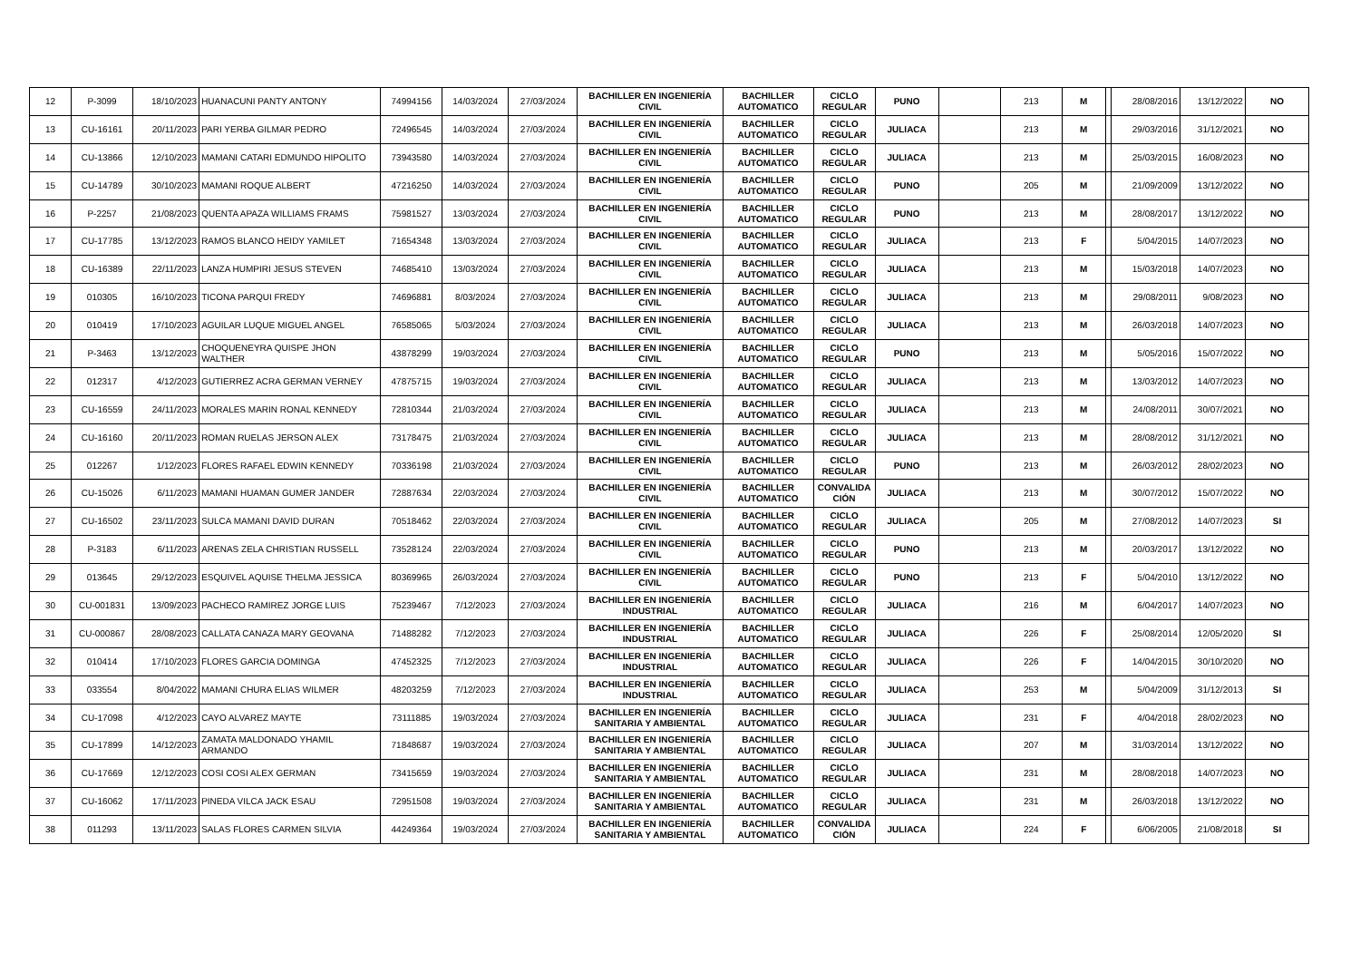| 12 | P-3099 | 18/10/2023 | HUANACUNI PANTY ANTONY | 74994156 | 14/03/2024 | 27/03/2024 | BACHILLER EN INGENIERÍA CIVIL | BACHILLER AUTOMATICO | CICLO REGULAR | PUNO | | 213 | M | | 28/08/2016 | 13/12/2022 | NO |
| 13 | CU-16161 | 20/11/2023 | PARI YERBA GILMAR PEDRO | 72496545 | 14/03/2024 | 27/03/2024 | BACHILLER EN INGENIERÍA CIVIL | BACHILLER AUTOMATICO | CICLO REGULAR | JULIACA | | 213 | M | | 29/03/2016 | 31/12/2021 | NO |
| 14 | CU-13866 | 12/10/2023 | MAMANI CATARI EDMUNDO HIPOLITO | 73943580 | 14/03/2024 | 27/03/2024 | BACHILLER EN INGENIERÍA CIVIL | BACHILLER AUTOMATICO | CICLO REGULAR | JULIACA | | 213 | M | | 25/03/2015 | 16/08/2023 | NO |
| 15 | CU-14789 | 30/10/2023 | MAMANI ROQUE ALBERT | 47216250 | 14/03/2024 | 27/03/2024 | BACHILLER EN INGENIERÍA CIVIL | BACHILLER AUTOMATICO | CICLO REGULAR | PUNO | | 205 | M | | 21/09/2009 | 13/12/2022 | NO |
| 16 | P-2257 | 21/08/2023 | QUENTA APAZA WILLIAMS FRAMS | 75981527 | 13/03/2024 | 27/03/2024 | BACHILLER EN INGENIERÍA CIVIL | BACHILLER AUTOMATICO | CICLO REGULAR | PUNO | | 213 | M | | 28/08/2017 | 13/12/2022 | NO |
| 17 | CU-17785 | 13/12/2023 | RAMOS BLANCO HEIDY YAMILET | 71654348 | 13/03/2024 | 27/03/2024 | BACHILLER EN INGENIERÍA CIVIL | BACHILLER AUTOMATICO | CICLO REGULAR | JULIACA | | 213 | F | | 5/04/2015 | 14/07/2023 | NO |
| 18 | CU-16389 | 22/11/2023 | LANZA HUMPIRI JESUS STEVEN | 74685410 | 13/03/2024 | 27/03/2024 | BACHILLER EN INGENIERÍA CIVIL | BACHILLER AUTOMATICO | CICLO REGULAR | JULIACA | | 213 | M | | 15/03/2018 | 14/07/2023 | NO |
| 19 | 010305 | 16/10/2023 | TICONA PARQUI FREDY | 74696881 | 8/03/2024 | 27/03/2024 | BACHILLER EN INGENIERÍA CIVIL | BACHILLER AUTOMATICO | CICLO REGULAR | JULIACA | | 213 | M | | 29/08/2011 | 9/08/2023 | NO |
| 20 | 010419 | 17/10/2023 | AGUILAR LUQUE MIGUEL ANGEL | 76585065 | 5/03/2024 | 27/03/2024 | BACHILLER EN INGENIERÍA CIVIL | BACHILLER AUTOMATICO | CICLO REGULAR | JULIACA | | 213 | M | | 26/03/2018 | 14/07/2023 | NO |
| 21 | P-3463 | 13/12/2023 | CHOQUENEYRA QUISPE JHON WALTHER | 43878299 | 19/03/2024 | 27/03/2024 | BACHILLER EN INGENIERÍA CIVIL | BACHILLER AUTOMATICO | CICLO REGULAR | PUNO | | 213 | M | | 5/05/2016 | 15/07/2022 | NO |
| 22 | 012317 | 4/12/2023 | GUTIERREZ ACRA GERMAN VERNEY | 47875715 | 19/03/2024 | 27/03/2024 | BACHILLER EN INGENIERÍA CIVIL | BACHILLER AUTOMATICO | CICLO REGULAR | JULIACA | | 213 | M | | 13/03/2012 | 14/07/2023 | NO |
| 23 | CU-16559 | 24/11/2023 | MORALES MARIN RONAL KENNEDY | 72810344 | 21/03/2024 | 27/03/2024 | BACHILLER EN INGENIERÍA CIVIL | BACHILLER AUTOMATICO | CICLO REGULAR | JULIACA | | 213 | M | | 24/08/2011 | 30/07/2021 | NO |
| 24 | CU-16160 | 20/11/2023 | ROMAN RUELAS JERSON ALEX | 73178475 | 21/03/2024 | 27/03/2024 | BACHILLER EN INGENIERÍA CIVIL | BACHILLER AUTOMATICO | CICLO REGULAR | JULIACA | | 213 | M | | 28/08/2012 | 31/12/2021 | NO |
| 25 | 012267 | 1/12/2023 | FLORES RAFAEL EDWIN KENNEDY | 70336198 | 21/03/2024 | 27/03/2024 | BACHILLER EN INGENIERÍA CIVIL | BACHILLER AUTOMATICO | CICLO REGULAR | PUNO | | 213 | M | | 26/03/2012 | 28/02/2023 | NO |
| 26 | CU-15026 | 6/11/2023 | MAMANI HUAMAN GUMER JANDER | 72887634 | 22/03/2024 | 27/03/2024 | BACHILLER EN INGENIERÍA CIVIL | BACHILLER AUTOMATICO | CONVALIDA CIÓN | JULIACA | | 213 | M | | 30/07/2012 | 15/07/2022 | NO |
| 27 | CU-16502 | 23/11/2023 | SULCA MAMANI DAVID DURAN | 70518462 | 22/03/2024 | 27/03/2024 | BACHILLER EN INGENIERÍA CIVIL | BACHILLER AUTOMATICO | CICLO REGULAR | JULIACA | | 205 | M | | 27/08/2012 | 14/07/2023 | SI |
| 28 | P-3183 | 6/11/2023 | ARENAS ZELA CHRISTIAN RUSSELL | 73528124 | 22/03/2024 | 27/03/2024 | BACHILLER EN INGENIERÍA CIVIL | BACHILLER AUTOMATICO | CICLO REGULAR | PUNO | | 213 | M | | 20/03/2017 | 13/12/2022 | NO |
| 29 | 013645 | 29/12/2023 | ESQUIVEL AQUISE THELMA JESSICA | 80369965 | 26/03/2024 | 27/03/2024 | BACHILLER EN INGENIERÍA CIVIL | BACHILLER AUTOMATICO | CICLO REGULAR | PUNO | | 213 | F | | 5/04/2010 | 13/12/2022 | NO |
| 30 | CU-001831 | 13/09/2023 | PACHECO RAMIREZ JORGE LUIS | 75239467 | 7/12/2023 | 27/03/2024 | BACHILLER EN INGENIERÍA INDUSTRIAL | BACHILLER AUTOMATICO | CICLO REGULAR | JULIACA | | 216 | M | | 6/04/2017 | 14/07/2023 | NO |
| 31 | CU-000867 | 28/08/2023 | CALLATA CANAZA MARY GEOVANA | 71488282 | 7/12/2023 | 27/03/2024 | BACHILLER EN INGENIERÍA INDUSTRIAL | BACHILLER AUTOMATICO | CICLO REGULAR | JULIACA | | 226 | F | | 25/08/2014 | 12/05/2020 | SI |
| 32 | 010414 | 17/10/2023 | FLORES GARCIA DOMINGA | 47452325 | 7/12/2023 | 27/03/2024 | BACHILLER EN INGENIERÍA INDUSTRIAL | BACHILLER AUTOMATICO | CICLO REGULAR | JULIACA | | 226 | F | | 14/04/2015 | 30/10/2020 | NO |
| 33 | 033554 | 8/04/2022 | MAMANI CHURA ELIAS WILMER | 48203259 | 7/12/2023 | 27/03/2024 | BACHILLER EN INGENIERÍA INDUSTRIAL | BACHILLER AUTOMATICO | CICLO REGULAR | JULIACA | | 253 | M | | 5/04/2009 | 31/12/2013 | SI |
| 34 | CU-17098 | 4/12/2023 | CAYO ALVAREZ MAYTE | 73111885 | 19/03/2024 | 27/03/2024 | BACHILLER EN INGENIERÍA SANITARIA Y AMBIENTAL | BACHILLER AUTOMATICO | CICLO REGULAR | JULIACA | | 231 | F | | 4/04/2018 | 28/02/2023 | NO |
| 35 | CU-17899 | 14/12/2023 | ZAMATA MALDONADO YHAMIL ARMANDO | 71848687 | 19/03/2024 | 27/03/2024 | BACHILLER EN INGENIERÍA SANITARIA Y AMBIENTAL | BACHILLER AUTOMATICO | CICLO REGULAR | JULIACA | | 207 | M | | 31/03/2014 | 13/12/2022 | NO |
| 36 | CU-17669 | 12/12/2023 | COSI COSI ALEX GERMAN | 73415659 | 19/03/2024 | 27/03/2024 | BACHILLER EN INGENIERÍA SANITARIA Y AMBIENTAL | BACHILLER AUTOMATICO | CICLO REGULAR | JULIACA | | 231 | M | | 28/08/2018 | 14/07/2023 | NO |
| 37 | CU-16062 | 17/11/2023 | PINEDA VILCA JACK ESAU | 72951508 | 19/03/2024 | 27/03/2024 | BACHILLER EN INGENIERÍA SANITARIA Y AMBIENTAL | BACHILLER AUTOMATICO | CICLO REGULAR | JULIACA | | 231 | M | | 26/03/2018 | 13/12/2022 | NO |
| 38 | 011293 | 13/11/2023 | SALAS FLORES CARMEN SILVIA | 44249364 | 19/03/2024 | 27/03/2024 | BACHILLER EN INGENIERÍA SANITARIA Y AMBIENTAL | BACHILLER AUTOMATICO | CONVALIDA CIÓN | JULIACA | | 224 | F | | 6/06/2005 | 21/08/2018 | SI |